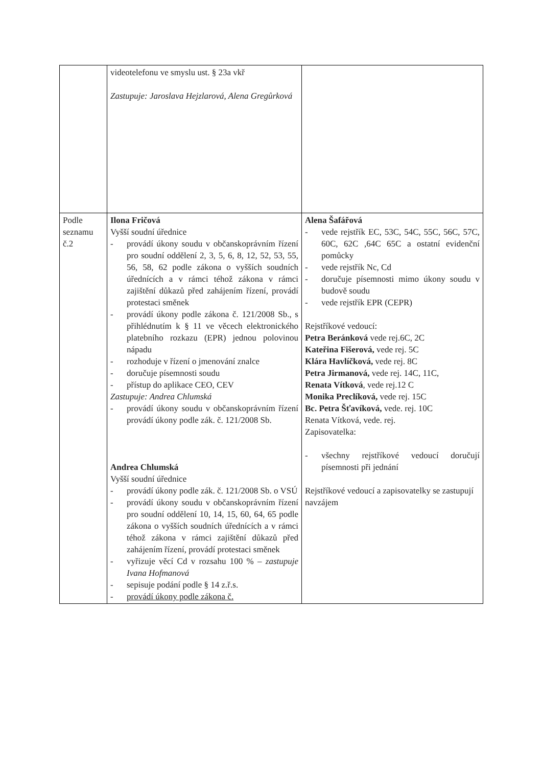| | videotelefonu ve smyslu ust. § 23a vkř Zastupuje: Jaroslava Hejzlarová, Alena Gregůrková | |
| Podle seznamu č.2 | Ilona Fričová Vyšší soudní úřednice - provádí úkony soudu v občanskoprávním řízení pro soudní oddělení 2, 3, 5, 6, 8, 12, 52, 53, 55, 56, 58, 62 podle zákona o vyšších soudních úřednících a v rámci téhož zákona v rámci zajištění důkazů před zahájením řízení, provádí protestaci směnek - provádí úkony podle zákona č. 121/2008 Sb., s přihlédnutím k § 11 ve věcech elektronického platebního rozkazu (EPR) jednou polovinou nápadu - rozhoduje v řízení o jmenování znalce - doručuje písemnosti soudu - přístup do aplikace CEO, CEV Zastupuje: Andrea Chlumská - provádí úkony soudu v občanskoprávním řízení provádí úkony podle zák. č. 121/2008 Sb. Andrea Chlumská Vyšší soudní úřednice - provádí úkony podle zák. č. 121/2008 Sb. o VSÚ - provádí úkony soudu v občanskoprávním řízení pro soudní oddělení 10, 14, 15, 60, 64, 65 podle zákona o vyšších soudních úřednících a v rámci téhož zákona v rámci zajištění důkazů před zahájením řízení, provádí protestaci směnek - vyřizuje věcí Cd v rozsahu 100 % – zastupuje Ivana Hofmanová - sepisuje podání podle § 14 z.ř.s. - provádí úkony podle zákona č. | Alena Šafářová - vede rejstřík EC, 53C, 54C, 55C, 56C, 57C, 60C, 62C ,64C 65C a ostatní evidenční pomůcky - vede rejstřík Nc, Cd - doručuje písemnosti mimo úkony soudu v budově soudu - vede rejstřík EPR (CEPR) Rejstříkové vedoucí: Petra Beránková vede rej.6C, 2C Kateřina Fišerová, vede rej. 5C Klára Havlíčková, vede rej. 8C Petra Jirmanová, vede rej. 14C, 11C, Renata Vítková , vede rej.12 C Monika Preclíková, vede rej. 15C Bc. Petra Šťavíková, vede. rej. 10C Renata Vítková, vede. rej. Zapisovatelka: - všechny rejstříkové vedoucí doručují písemnosti při jednání Rejstříkové vedoucí a zapisovatelky se zastupují navzájem |